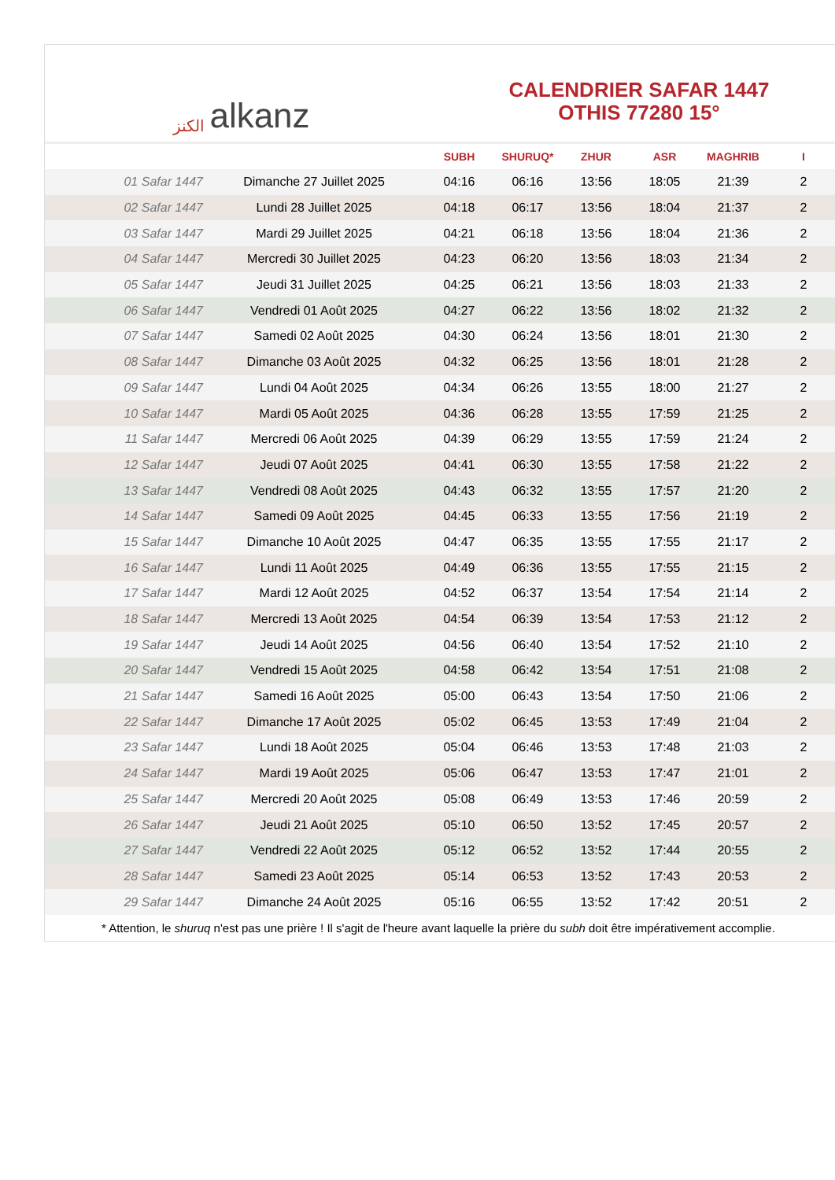الكنز alkanz
CALENDRIER SAFAR 1447
OTHIS 77280 15°
| | | SUBH | SHURUQ* | ZHUR | ASR | MAGHRIB | I |
| --- | --- | --- | --- | --- | --- | --- | --- |
| 01 Safar 1447 | Dimanche 27 Juillet 2025 | 04:16 | 06:16 | 13:56 | 18:05 | 21:39 | 2 |
| 02 Safar 1447 | Lundi 28 Juillet 2025 | 04:18 | 06:17 | 13:56 | 18:04 | 21:37 | 2 |
| 03 Safar 1447 | Mardi 29 Juillet 2025 | 04:21 | 06:18 | 13:56 | 18:04 | 21:36 | 2 |
| 04 Safar 1447 | Mercredi 30 Juillet 2025 | 04:23 | 06:20 | 13:56 | 18:03 | 21:34 | 2 |
| 05 Safar 1447 | Jeudi 31 Juillet 2025 | 04:25 | 06:21 | 13:56 | 18:03 | 21:33 | 2 |
| 06 Safar 1447 | Vendredi 01 Août 2025 | 04:27 | 06:22 | 13:56 | 18:02 | 21:32 | 2 |
| 07 Safar 1447 | Samedi 02 Août 2025 | 04:30 | 06:24 | 13:56 | 18:01 | 21:30 | 2 |
| 08 Safar 1447 | Dimanche 03 Août 2025 | 04:32 | 06:25 | 13:56 | 18:01 | 21:28 | 2 |
| 09 Safar 1447 | Lundi 04 Août 2025 | 04:34 | 06:26 | 13:55 | 18:00 | 21:27 | 2 |
| 10 Safar 1447 | Mardi 05 Août 2025 | 04:36 | 06:28 | 13:55 | 17:59 | 21:25 | 2 |
| 11 Safar 1447 | Mercredi 06 Août 2025 | 04:39 | 06:29 | 13:55 | 17:59 | 21:24 | 2 |
| 12 Safar 1447 | Jeudi 07 Août 2025 | 04:41 | 06:30 | 13:55 | 17:58 | 21:22 | 2 |
| 13 Safar 1447 | Vendredi 08 Août 2025 | 04:43 | 06:32 | 13:55 | 17:57 | 21:20 | 2 |
| 14 Safar 1447 | Samedi 09 Août 2025 | 04:45 | 06:33 | 13:55 | 17:56 | 21:19 | 2 |
| 15 Safar 1447 | Dimanche 10 Août 2025 | 04:47 | 06:35 | 13:55 | 17:55 | 21:17 | 2 |
| 16 Safar 1447 | Lundi 11 Août 2025 | 04:49 | 06:36 | 13:55 | 17:55 | 21:15 | 2 |
| 17 Safar 1447 | Mardi 12 Août 2025 | 04:52 | 06:37 | 13:54 | 17:54 | 21:14 | 2 |
| 18 Safar 1447 | Mercredi 13 Août 2025 | 04:54 | 06:39 | 13:54 | 17:53 | 21:12 | 2 |
| 19 Safar 1447 | Jeudi 14 Août 2025 | 04:56 | 06:40 | 13:54 | 17:52 | 21:10 | 2 |
| 20 Safar 1447 | Vendredi 15 Août 2025 | 04:58 | 06:42 | 13:54 | 17:51 | 21:08 | 2 |
| 21 Safar 1447 | Samedi 16 Août 2025 | 05:00 | 06:43 | 13:54 | 17:50 | 21:06 | 2 |
| 22 Safar 1447 | Dimanche 17 Août 2025 | 05:02 | 06:45 | 13:53 | 17:49 | 21:04 | 2 |
| 23 Safar 1447 | Lundi 18 Août 2025 | 05:04 | 06:46 | 13:53 | 17:48 | 21:03 | 2 |
| 24 Safar 1447 | Mardi 19 Août 2025 | 05:06 | 06:47 | 13:53 | 17:47 | 21:01 | 2 |
| 25 Safar 1447 | Mercredi 20 Août 2025 | 05:08 | 06:49 | 13:53 | 17:46 | 20:59 | 2 |
| 26 Safar 1447 | Jeudi 21 Août 2025 | 05:10 | 06:50 | 13:52 | 17:45 | 20:57 | 2 |
| 27 Safar 1447 | Vendredi 22 Août 2025 | 05:12 | 06:52 | 13:52 | 17:44 | 20:55 | 2 |
| 28 Safar 1447 | Samedi 23 Août 2025 | 05:14 | 06:53 | 13:52 | 17:43 | 20:53 | 2 |
| 29 Safar 1447 | Dimanche 24 Août 2025 | 05:16 | 06:55 | 13:52 | 17:42 | 20:51 | 2 |
* Attention, le shuruq n'est pas une prière ! Il s'agit de l'heure avant laquelle la prière du subh doit être impérativement accomplie.